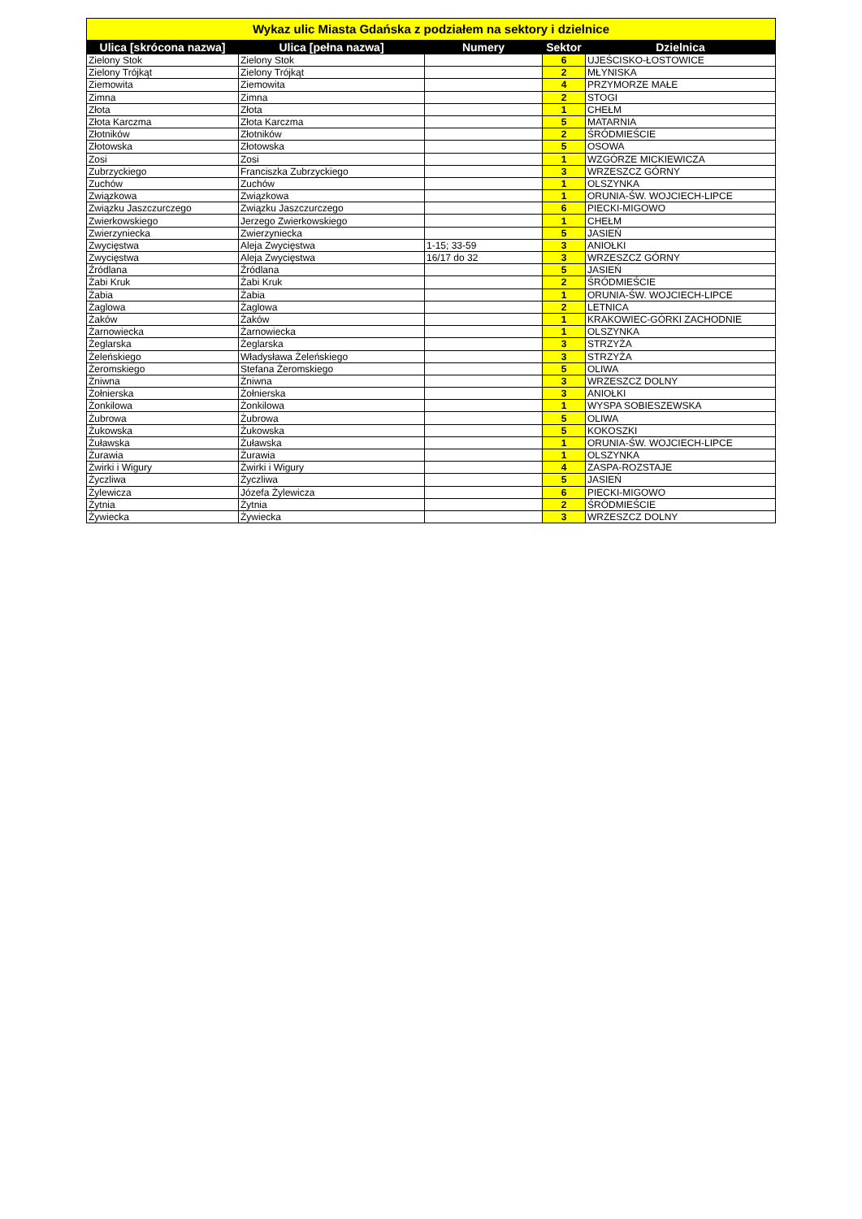| Wykaz ulic Miasta Gdańska z podziałem na sektory i dzielnice | | | | |
| Ulica [skrócona nazwa] | Ulica [pełna nazwa] | Numery | Sektor | Dzielnica |
| Zielony Stok | Zielony Stok | | 6 | UJEŚCISKO-ŁOSTOWICE |
| Zielony Trójkąt | Zielony Trójkąt | | 2 | MŁYNISKA |
| Ziemowita | Ziemowita | | 4 | PRZYMORZE MAŁE |
| Zimna | Zimna | | 2 | STOGI |
| Złota | Złota | | 1 | CHEŁM |
| Złota Karczma | Złota Karczma | | 5 | MATARNIA |
| Złotników | Złotników | | 2 | ŚRÓDMIEŚCIE |
| Złotowska | Złotowska | | 5 | OSOWA |
| Zosi | Zosi | | 1 | WZGÓRZE MICKIEWICZA |
| Zubrzyckiego | Franciszka Zubrzyckiego | | 3 | WRZESZCZ GÓRNY |
| Zuchów | Zuchów | | 1 | OLSZYNKA |
| Związkowa | Związkowa | | 1 | ORUNIA-ŚW. WOJCIECH-LIPCE |
| Związku Jaszczurczego | Związku Jaszczurczego | | 6 | PIECKI-MIGOWO |
| Zwierkowskiego | Jerzego Zwierkowskiego | | 1 | CHEŁM |
| Zwierzyniecka | Zwierzyniecka | | 5 | JASIEŃ |
| Zwycięstwa | Aleja Zwycięstwa | 1-15; 33-59 | 3 | ANIOŁKI |
| Zwycięstwa | Aleja Zwycięstwa | 16/17 do 32 | 3 | WRZESZCZ GÓRNY |
| Źródlana | Źródlana | | 5 | JASIEŃ |
| Żabi Kruk | Żabi Kruk | | 2 | ŚRÓDMIEŚCIE |
| Żabia | Żabia | | 1 | ORUNIA-ŚW. WOJCIECH-LIPCE |
| Żaglowa | Żaglowa | | 2 | LETNICA |
| Żaków | Żaków | | 1 | KRAKOWIEC-GÓRKI ZACHODNIE |
| Żarnowiecka | Żarnowiecka | | 1 | OLSZYNKA |
| Żeglarska | Żeglarska | | 3 | STRZYŻA |
| Żeleńskiego | Władysława Żeleńskiego | | 3 | STRZYŻA |
| Żeromskiego | Stefana Żeromskiego | | 5 | OLIWA |
| Żniwna | Żniwna | | 3 | WRZESZCZ DOLNY |
| Żołnierska | Żołnierska | | 3 | ANIOŁKI |
| Żonkilowa | Żonkilowa | | 1 | WYSPA SOBIESZEWSKA |
| Żubrowa | Żubrowa | | 5 | OLIWA |
| Żukowska | Żukowska | | 5 | KOKOSZKI |
| Żuławska | Żuławska | | 1 | ORUNIA-ŚW. WOJCIECH-LIPCE |
| Żurawia | Żurawia | | 1 | OLSZYNKA |
| Żwirki i Wigury | Żwirki i Wigury | | 4 | ZASPA-ROZSTAJE |
| Życzliwa | Życzliwa | | 5 | JASIEŃ |
| Żylewicza | Józefa Żylewicza | | 6 | PIECKI-MIGOWO |
| Żytnia | Żytnia | | 2 | ŚRÓDMIEŚCIE |
| Żywiecka | Żywiecka | | 3 | WRZESZCZ DOLNY |